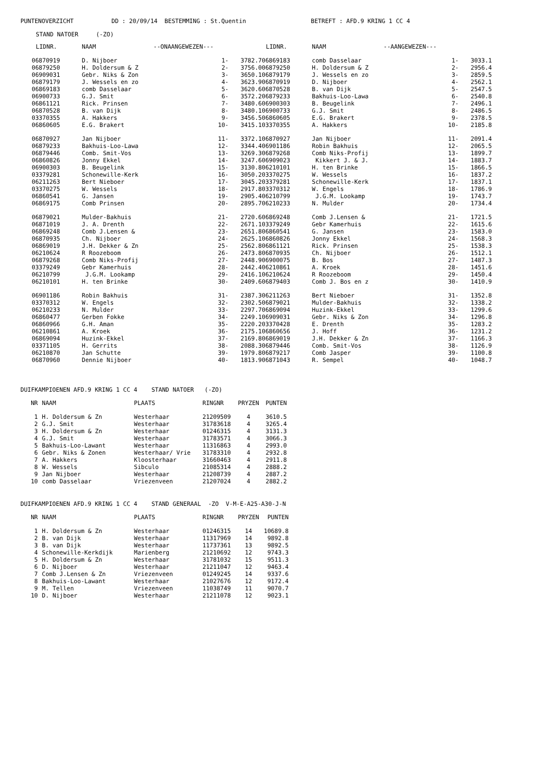PUNTENOVERZICHT DD : 20/09/14 BESTEMMING : St.Quentin BETREFT : AFD.9 KRING 1 CC 4
STAND NATOER (-ZO)
| LIDNR. | NAAM | --ONAANGEWEZEN--- | |
| --- | --- | --- | --- |
| 06870919 | D. Nijboer | 1- | 3782.7 |
| 06879250 | H. Doldersum & Z | 2- | 3756.0 |
| 06909031 | Gebr. Niks & Zon | 3- | 3650.1 |
| 06879179 | J. Wessels en zo | 4- | 3623.9 |
| 06869183 | comb Dasselaar | 5- | 3620.6 |
| 06900733 | G.J. Smit | 6- | 3572.2 |
| 06861121 | Rick. Prinsen | 7- | 3480.6 |
| 06870528 | B. van Dijk | 8- | 3480.1 |
| 03370355 | A. Hakkers | 9- | 3456.5 |
| 06860605 | E.G. Brakert | 10- | 3415.1 |
| 06870927 | Jan Nijboer | 11- | 3372.1 |
| 06879233 | Bakhuis-Loo-Lawa | 12- | 3344.4 |
| 06879446 | Comb. Smit-Vos | 13- | 3269.3 |
| 06860826 | Jonny Ekkel | 14- | 3247.6 |
| 06900303 | B. Beugelink | 15- | 3130.8 |
| 03379281 | Schonewille-Kerk | 16- | 3050.2 |
| 06211263 | Bert Nieboer | 17- | 3045.2 |
| 03370275 | W. Wessels | 18- | 2917.8 |
| 06860541 | G. Jansen | 19- | 2905.4 |
| 06869175 | Comb Prinsen | 20- | 2895.7 |
| 06879021 | Mulder-Bakhuis | 21- | 2720.6 |
| 06871019 | J. A. Drenth | 22- | 2671.1 |
| 06869248 | Comb J.Lensen & | 23- | 2651.8 |
| 06870935 | Ch. Nijboer | 24- | 2625.1 |
| 06869019 | J.H. Dekker & Zn | 25- | 2562.8 |
| 06210624 | R Roozeboom | 26- | 2473.8 |
| 06879268 | Comb Niks-Profij | 27- | 2448.9 |
| 03379249 | Gebr Kamerhuis | 28- | 2442.4 |
| 06210799 | J.G.M. Lookamp | 29- | 2416.1 |
| 06210101 | H. ten Brinke | 30- | 2409.6 |
| 06901186 | Robin Bakhuis | 31- | 2387.3 |
| 03370312 | W. Engels | 32- | 2302.5 |
| 06210233 | N. Mulder | 33- | 2297.7 |
| 06860477 | Gerben Fokke | 34- | 2249.1 |
| 06860966 | G.H. Aman | 35- | 2220.2 |
| 06210861 | A. Kroek | 36- | 2175.1 |
| 06869094 | Huzink-Ekkel | 37- | 2169.8 |
| 03371105 | H. Gerrits | 38- | 2088.3 |
| 06210870 | Jan Schutte | 39- | 1979.8 |
| 06870960 | Dennie Nijboer | 40- | 1813.9 |
| LIDNR. | NAAM | --AANGEWEZEN--- | |
| --- | --- | --- | --- |
| 06869183 | comb Dasselaar | 1- | 3033.1 |
| 06879250 | H. Doldersum & Z | 2- | 2956.4 |
| 06879179 | J. Wessels en zo | 3- | 2859.5 |
| 06870919 | D. Nijboer | 4- | 2562.1 |
| 06870528 | B. van Dijk | 5- | 2547.5 |
| 06879233 | Bakhuis-Loo-Lawa | 6- | 2540.8 |
| 06900303 | B. Beugelink | 7- | 2496.1 |
| 06900733 | G.J. Smit | 8- | 2486.5 |
| 06860605 | E.G. Brakert | 9- | 2378.5 |
| 03370355 | A. Hakkers | 10- | 2185.8 |
| 06870927 | Jan Nijboer | 11- | 2091.4 |
| 06901186 | Robin Bakhuis | 12- | 2065.5 |
| 06879268 | Comb Niks-Profij | 13- | 1899.7 |
| 06909023 | Kikkert J. & J. | 14- | 1883.7 |
| 06210101 | H. ten Brinke | 15- | 1866.5 |
| 03370275 | W. Wessels | 16- | 1837.2 |
| 03379281 | Schonewille-Kerk | 17- | 1837.1 |
| 03370312 | W. Engels | 18- | 1786.9 |
| 06210799 | J.G.M. Lookamp | 19- | 1743.7 |
| 06210233 | N. Mulder | 20- | 1734.4 |
| 06869248 | Comb J.Lensen & | 21- | 1721.5 |
| 03379249 | Gebr Kamerhuis | 22- | 1615.6 |
| 06860541 | G. Jansen | 23- | 1583.0 |
| 06860826 | Jonny Ekkel | 24- | 1568.3 |
| 06861121 | Rick. Prinsen | 25- | 1538.3 |
| 06870935 | Ch. Nijboer | 26- | 1512.1 |
| 06900075 | B. Bos | 27- | 1487.3 |
| 06210861 | A. Kroek | 28- | 1451.6 |
| 06210624 | R Roozeboom | 29- | 1450.4 |
| 06879403 | Comb J. Bos en z | 30- | 1410.9 |
| 06211263 | Bert Nieboer | 31- | 1352.8 |
| 06879021 | Mulder-Bakhuis | 32- | 1338.2 |
| 06869094 | Huzink-Ekkel | 33- | 1299.6 |
| 06909031 | Gebr. Niks & Zon | 34- | 1296.8 |
| 03370428 | E. Drenth | 35- | 1283.2 |
| 06860656 | J. Hoff | 36- | 1231.2 |
| 06869019 | J.H. Dekker & Zn | 37- | 1166.3 |
| 06879446 | Comb. Smit-Vos | 38- | 1126.9 |
| 06879217 | Comb Jasper | 39- | 1100.8 |
| 06871043 | R. Sempel | 40- | 1048.7 |
DUIFKAMPIOENEN AFD.9 KRING 1 CC 4 STAND NATOER (-ZO)
| NR | NAAM | PLAATS | RINGNR | PRYZEN | PUNTEN |
| --- | --- | --- | --- | --- | --- |
| 1 | H. Doldersum & Zn | Westerhaar | 21209509 | 4 | 3610.5 |
| 2 | G.J. Smit | Westerhaar | 31783618 | 4 | 3265.4 |
| 3 | H. Doldersum & Zn | Westerhaar | 01246315 | 4 | 3131.3 |
| 4 | G.J. Smit | Westerhaar | 31783571 | 4 | 3066.3 |
| 5 | Bakhuis-Loo-Lawant | Westerhaar | 11316863 | 4 | 2993.0 |
| 6 | Gebr. Niks & Zonen | Westerhaar/ Vrie | 31783310 | 4 | 2932.8 |
| 7 | A. Hakkers | Kloosterhaar | 31660463 | 4 | 2911.8 |
| 8 | W. Wessels | Sibculo | 21085314 | 4 | 2888.2 |
| 9 | Jan Nijboer | Westerhaar | 21208739 | 4 | 2887.2 |
| 10 | comb Dasselaar | Vriezenveen | 21207024 | 4 | 2882.2 |
DUIFKAMPIOENEN AFD.9 KRING 1 CC 4 STAND GENERAAL -ZO V-M-E-A25-A30-J-N
| NR | NAAM | PLAATS | RINGNR | PRYZEN | PUNTEN |
| --- | --- | --- | --- | --- | --- |
| 1 | H. Doldersum & Zn | Westerhaar | 01246315 | 14 | 10689.8 |
| 2 | B. van Dijk | Westerhaar | 11317969 | 14 | 9892.8 |
| 3 | B. van Dijk | Westerhaar | 11737361 | 13 | 9892.5 |
| 4 | Schonewille-Kerkdijk | Marienberg | 21210692 | 12 | 9743.3 |
| 5 | H. Doldersum & Zn | Westerhaar | 31781032 | 15 | 9511.3 |
| 6 | D. Nijboer | Westerhaar | 21211047 | 12 | 9463.4 |
| 7 | Comb J.Lensen & Zn | Vriezenveen | 01249245 | 14 | 9337.6 |
| 8 | Bakhuis-Loo-Lawant | Westerhaar | 21027676 | 12 | 9172.4 |
| 9 | M. Tellen | Vriezenveen | 11038749 | 11 | 9070.7 |
| 10 | D. Nijboer | Westerhaar | 21211078 | 12 | 9023.1 |